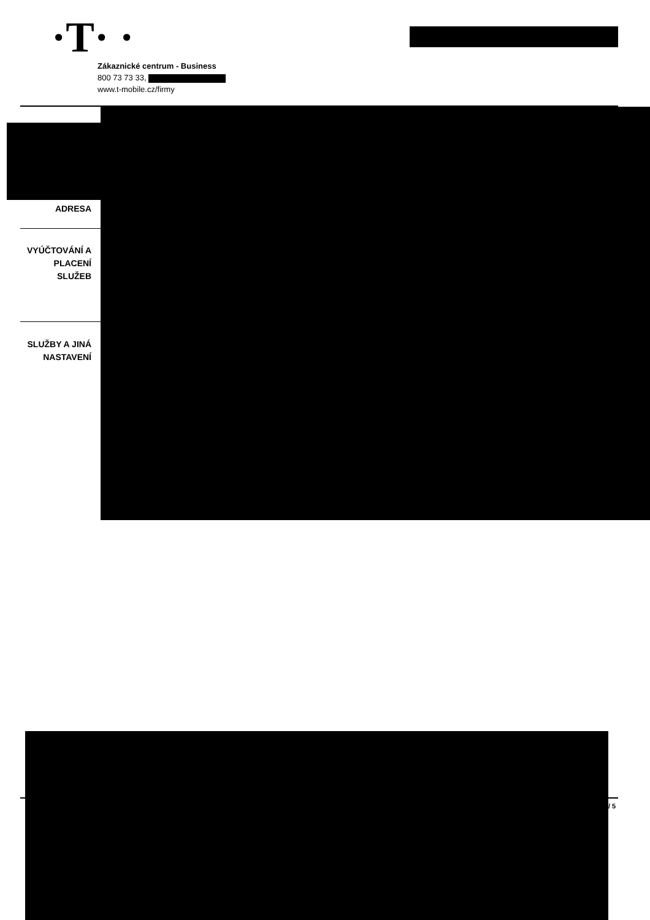·T· ·
Zákaznické centrum - Business
800 73 73 33,
www.t-mobile.cz/firmy
ADRESA
VYÚČTOVÁNÍ A
PLACENÍ
SLUŽEB
SLUŽBY A JINÁ
NASTAVENÍ
/ 5